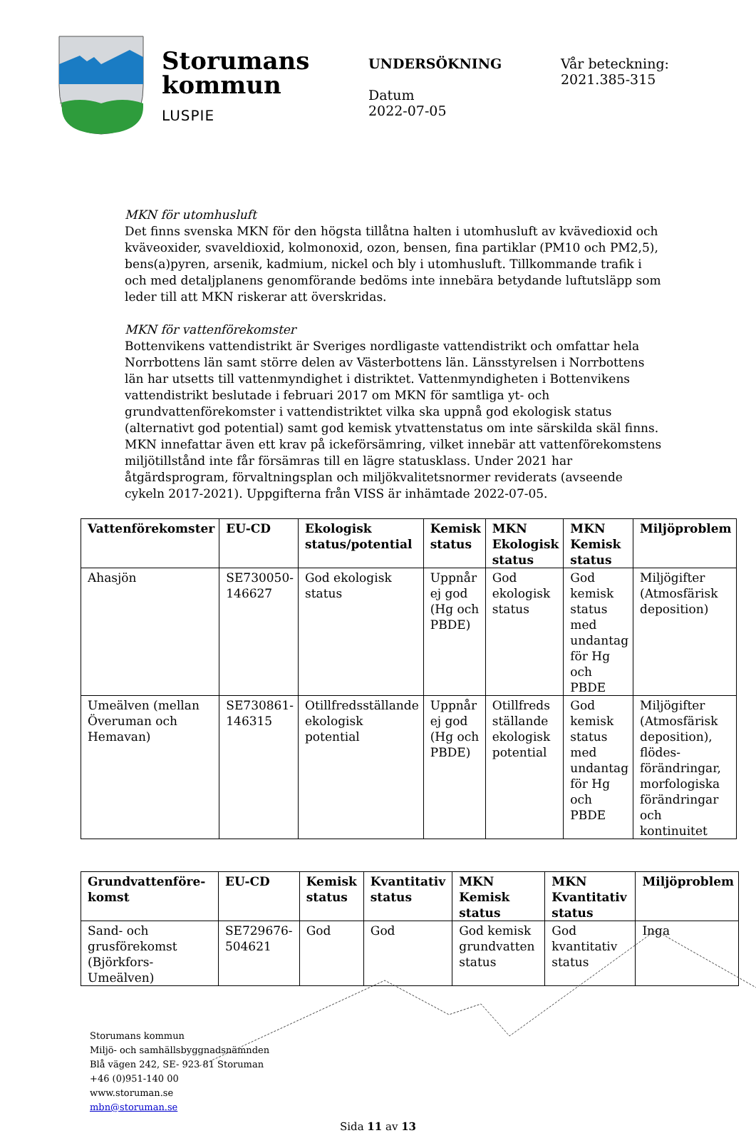Storumans kommun
LUSPIE
UNDERSÖKNING
Datum
2022-07-05
Vår beteckning:
2021.385-315
MKN för utomhusluft
Det finns svenska MKN för den högsta tillåtna halten i utomhusluft av kvävedioxid och kväveoxider, svaveldioxid, kolmonoxid, ozon, bensen, fina partiklar (PM10 och PM2,5), bens(a)pyren, arsenik, kadmium, nickel och bly i utomhusluft. Tillkommande trafik i och med detaljplanens genomförande bedöms inte innebära betydande luftutsläpp som leder till att MKN riskerar att överskridas.
MKN för vattenförekomster
Bottenvikens vattendistrikt är Sveriges nordligaste vattendistrikt och omfattar hela Norrbottens län samt större delen av Västerbottens län. Länsstyrelsen i Norrbottens län har utsetts till vattenmyndighet i distriktet. Vattenmyndigheten i Bottenvikens vattendistrikt beslutade i februari 2017 om MKN för samtliga yt- och grundvattenförekomster i vattendistriktet vilka ska uppnå god ekologisk status (alternativt god potential) samt god kemisk ytvattenstatus om inte särskilda skäl finns. MKN innefattar även ett krav på ickeförsämring, vilket innebär att vattenförekomstens miljötillstånd inte får försämras till en lägre statusklass. Under 2021 har åtgärdsprogram, förvaltningsplan och miljökvalitetsnormer reviderats (avseende cykeln 2017-2021). Uppgifterna från VISS är inhämtade 2022-07-05.
| Vattenförekomster | EU-CD | Ekologisk status/potential | Kemisk status | MKN Ekologisk status | MKN Kemisk status | Miljöproblem |
| --- | --- | --- | --- | --- | --- | --- |
| Ahasjön | SE730050-146627 | God ekologisk status | Uppnår ej god (Hg och PBDE) | God ekologisk status | God kemisk status med undantag för Hg och PBDE | Miljögifter (Atmosfärisk deposition) |
| Umeälven (mellan Överuman och Hemavan) | SE730861-146315 | Otillfredsställande ekologisk potential | Uppnår ej god (Hg och PBDE) | Otillfreds ställande ekologisk potential | God kemisk status med undantag för Hg och PBDE | Miljögifter (Atmosfärisk deposition), flödes-förändringar, morfologiska förändringar och kontinuitet |
| Grundvattenföre-komst | EU-CD | Kemisk status | Kvantitativ status | MKN Kemisk status | MKN Kvantitativ status | Miljöproblem |
| --- | --- | --- | --- | --- | --- | --- |
| Sand- och grusförekomst (Björkfors-Umeälven) | SE729676-504621 | God | God | God kemisk grundvatten status | God kvantitativ status | Inga |
Storumans kommun
Miljö- och samhällsbyggnadsnämnden
Blå vägen 242, SE- 923 81 Storuman
+46 (0)951-140 00
www.storuman.se
mbn@storuman.se
Sida 11 av 13